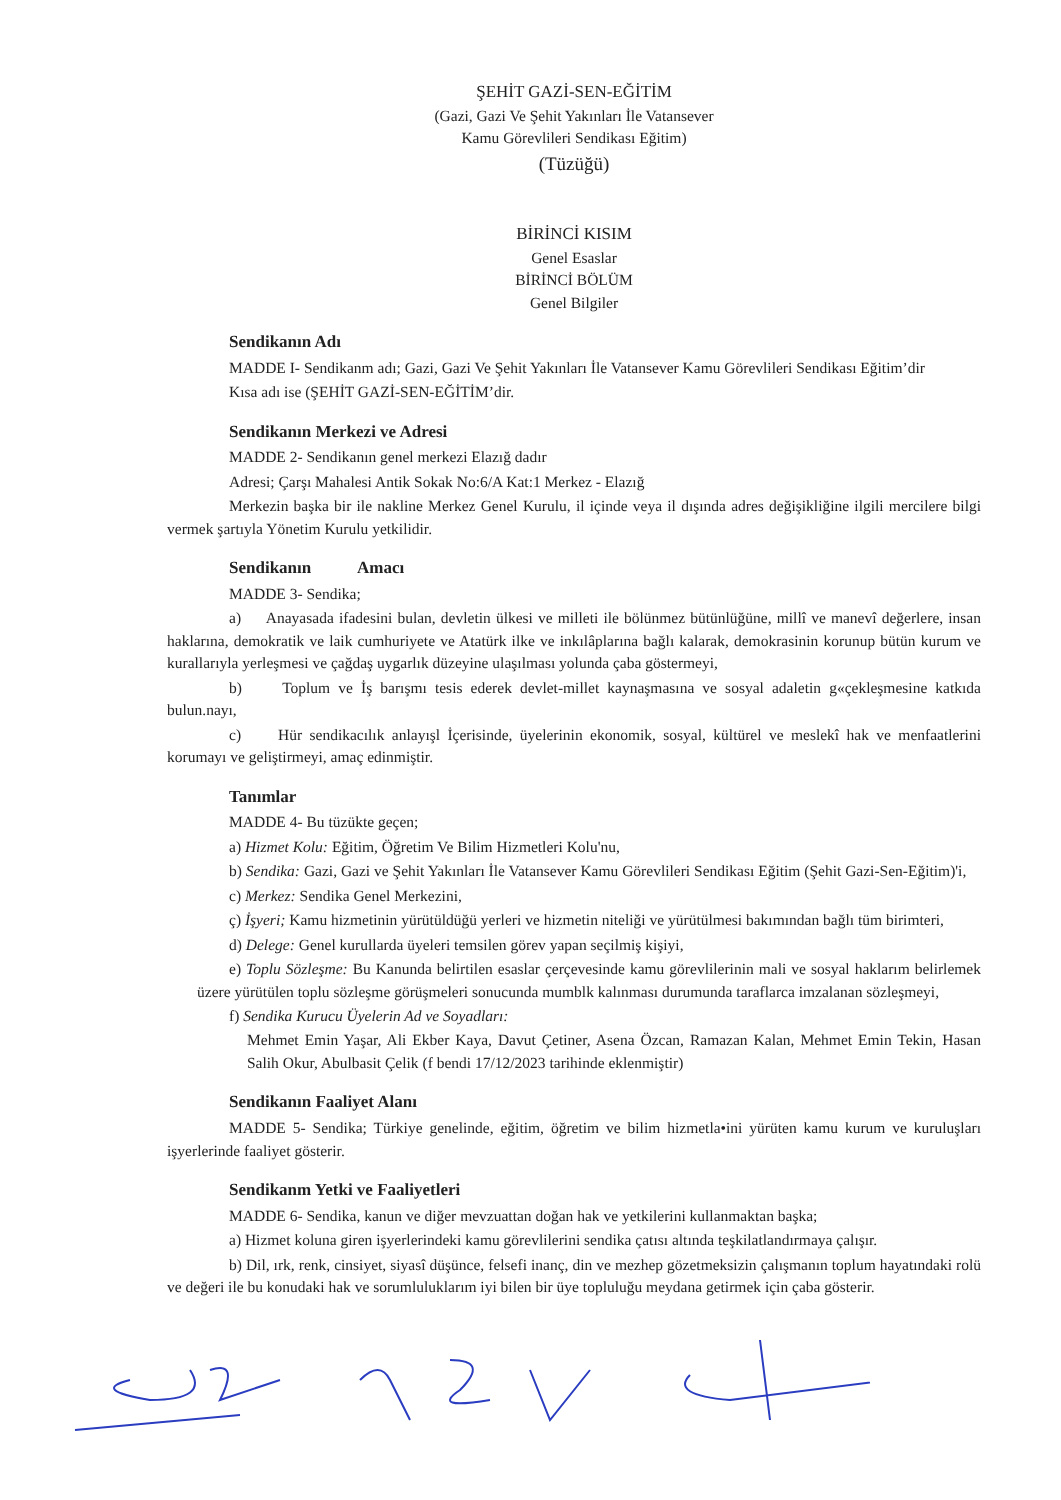ŞEHİT GAZİ-SEN-EĞİTİM
(Gazi, Gazi Ve Şehit Yakınları İle Vatansever
Kamu Görevlileri Sendikası Eğitim)
(Tüzüğü)
BİRİNCİ KISIM
Genel Esaslar
BİRİNCİ BÖLÜM
Genel Bilgiler
Sendikanın Adı
MADDE I- Sendikanm adı; Gazi, Gazi Ve Şehit Yakınları İle Vatansever Kamu Görevlileri Sendikası Eğitim’dir
Kısa adı ise (ŞEHİT GAZİ-SEN-EĞİTİM’dir.
Sendikanın Merkezi ve Adresi
MADDE 2- Sendikanın genel merkezi Elazığ dadır
Adresi; Çarşı Mahalesi Antik Sokak No:6/A Kat:1 Merkez - Elazığ
Merkezin başka bir ile nakline Merkez Genel Kurulu, il içinde veya il dışında adres değişikliğine ilgili mercilere bilgi vermek şartıyla Yönetim Kurulu yetkilidir.
Sendikanın Amacı
MADDE 3- Sendika;
a) Anayasada ifadesini bulan, devletin ülkesi ve milleti ile bölünmez bütünlüğüne, millî ve manevî değerlere, insan haklarına, demokratik ve laik cumhuriyete ve Atatürk ilke ve inkılâplarına bağlı kalarak, demokrasinin korunup bütün kurum ve kurallarıyla yerleşmesi ve çağdaş uygarlık düzeyine ulaşılması yolunda çaba göstermeyi,
b) Toplum ve İş barışmı tesis ederek devlet-millet kaynaşmasına ve sosyal adaletin g«çekleşmesine katkıda bulun.nayı,
c) Hür sendikacılık anlayışl İçerisinde, üyelerinin ekonomik, sosyal, kültürel ve meslekî hak ve menfaatlerini korumayı ve geliştirmeyi, amaç edinmiştir.
Tanımlar
MADDE 4- Bu tüzükte geçen;
a) Hizmet Kolu: Eğitim, Öğretim Ve Bilim Hizmetleri Kolu'nu,
b) Sendika: Gazi, Gazi ve Şehit Yakınları İle Vatansever Kamu Görevlileri Sendikası Eğitim (Şehit Gazi-Sen-Eğitim)'i,
c) Merkez: Sendika Genel Merkezini,
ç) İşyeri; Kamu hizmetinin yürütüldüğü yerleri ve hizmetin niteliği ve yürütülmesi bakımından bağlı tüm birimteri,
d) Delege: Genel kurullarda üyeleri temsilen görev yapan seçilmiş kişiyi,
e) Toplu Sözleşme: Bu Kanunda belirtilen esaslar çerçevesinde kamu görevlilerinin mali ve sosyal haklarım belirlemek üzere yürütülen toplu sözleşme görüşmeleri sonucunda mumblk kalınması durumunda taraflarca imzalanan sözleşmeyi,
f) Sendika Kurucu Üyelerin Ad ve Soyadları:
Mehmet Emin Yaşar, Ali Ekber Kaya, Davut Çetiner, Asena Özcan, Ramazan Kalan, Mehmet Emin Tekin, Hasan Salih Okur, Abulbasit Çelik (f bendi 17/12/2023 tarihinde eklenmiştir)
Sendikanın Faaliyet Alanı
MADDE 5- Sendika; Türkiye genelinde, eğitim, öğretim ve bilim hizmetla•ini yürüten kamu kurum ve kuruluşları işyerlerinde faaliyet gösterir.
Sendikanm Yetki ve Faaliyetleri
MADDE 6- Sendika, kanun ve diğer mevzuattan doğan hak ve yetkilerini kullanmaktan başka;
a) Hizmet koluna giren işyerlerindeki kamu görevlilerini sendika çatısı altında teşkilatlandırmaya çalışır.
b) Dil, ırk, renk, cinsiyet, siyasî düşünce, felsefi inanç, din ve mezhep gözetmeksizin çalışmanın toplum hayatındaki rolü ve değeri ile bu konudaki hak ve sorumluluklarım iyi bilen bir üye topluluğu meydana getirmek için çaba gösterir.